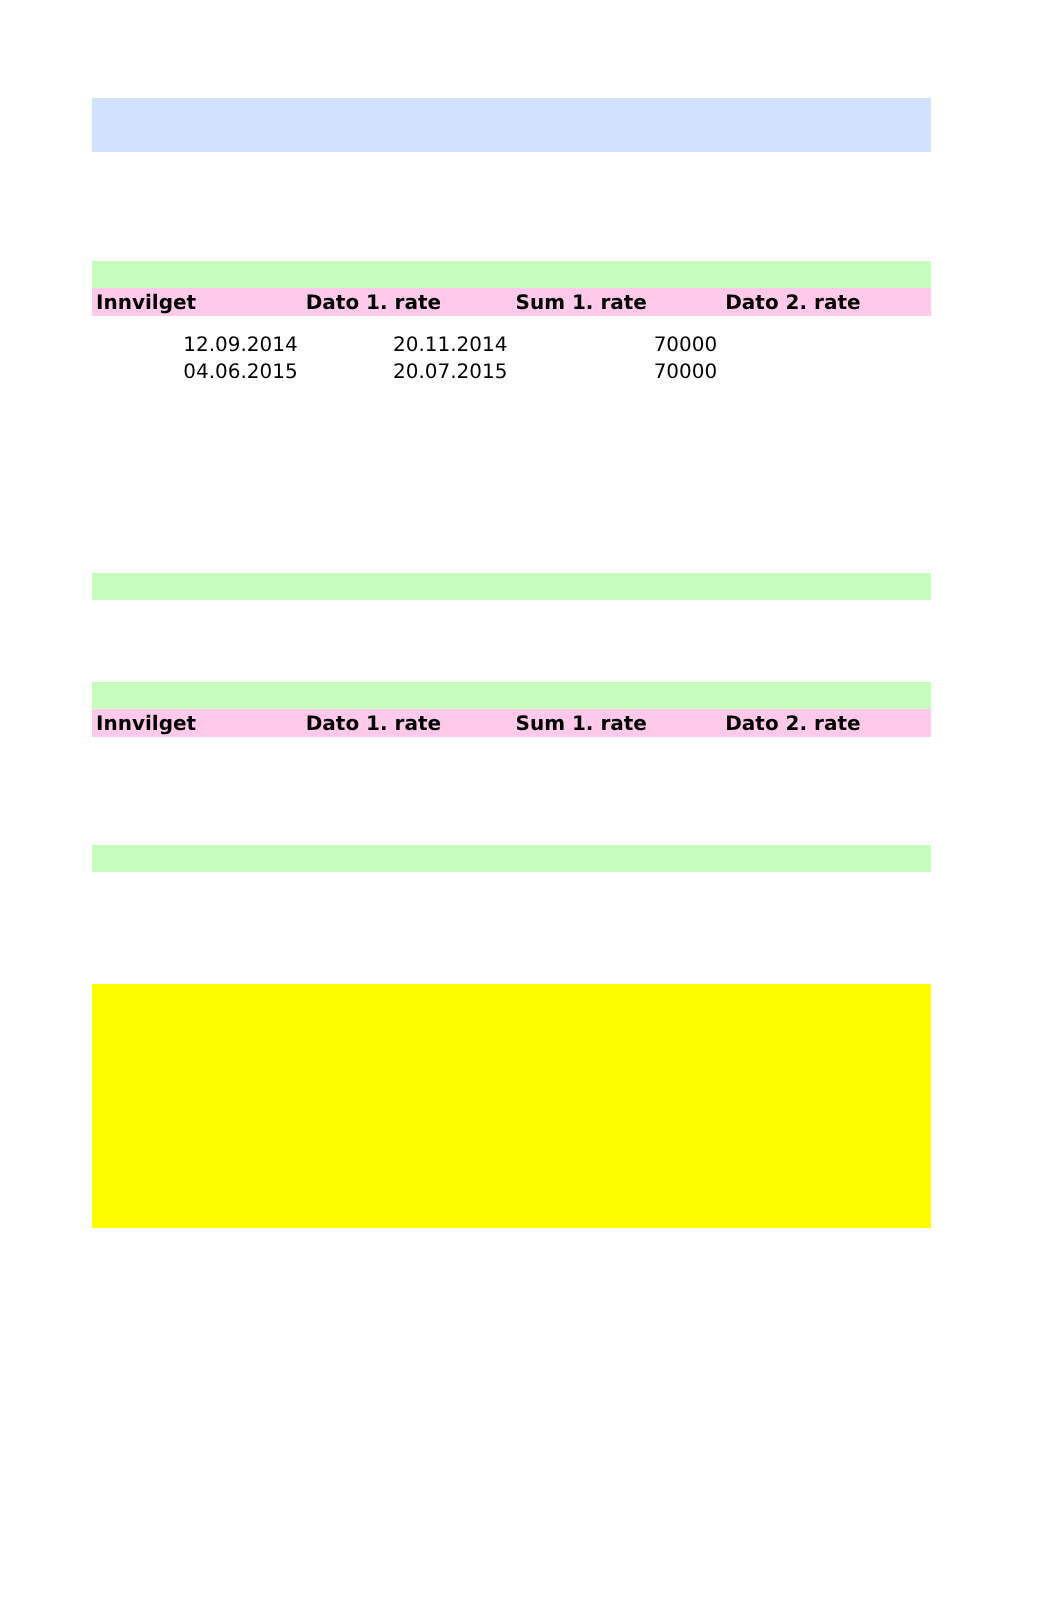| Innvilget | Dato 1. rate | Sum 1. rate | Dato 2. rate |
| --- | --- | --- | --- |
| 12.09.2014 | 20.11.2014 | 70000 | |
| 04.06.2015 | 20.07.2015 | 70000 | |
| Innvilget | Dato 1. rate | Sum 1. rate | Dato 2. rate |
| --- | --- | --- | --- |